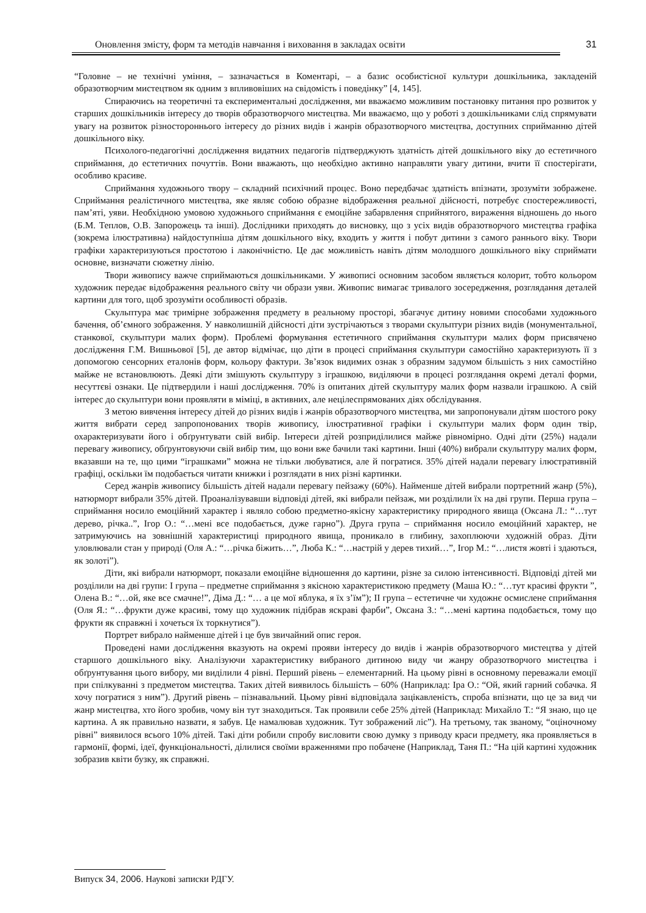Оновлення змісту, форм та методів навчання і виховання в закладах освіти 31
“Головне – не технічні уміння, – зазначається в Коментарі, – а базис особистісної культури дошкільника, закладеній образотворчим мистецтвом як одним з впливовіших на свідомість і поведінку” [4, 145].
Спираючись на теоретичні та експериментальні дослідження, ми вважаємо можливим постановку питання про розвиток у старших дошкільників інтересу до творів образотворчого мистецтва. Ми вважаємо, що у роботі з дошкільниками слід спрямувати увагу на розвиток різностороннього інтересу до різних видів і жанрів образотворчого мистецтва, доступних сприйманню дітей дошкільного віку.
Психолого-педагогічні дослідження видатних педагогів підтверджують здатність дітей дошкільного віку до естетичного сприймання, до естетичних почуттів. Вони вважають, що необхідно активно направляти увагу дитини, вчити її спостерігати, особливо красиве.
Сприймання художнього твору – складний психічний процес. Воно передбачає здатність впізнати, зрозуміти зображене. Сприймання реалістичного мистецтва, яке являє собою образне відображення реальної дійсності, потребує спостережливості, пам’яті, уяви. Необхідною умовою художнього сприймання є емоційне забарвлення сприйнятого, вираження відношень до нього (Б.М. Теплов, О.В. Запорожець та інші). Дослідники приходять до висновку, що з усіх видів образотворчого мистецтва графіка (зокрема ілюстративна) найдоступніша дітям дошкільного віку, входить у життя і побут дитини з самого раннього віку. Твори графіки характеризуються простотою і лаконічністю. Це дає можливість навіть дітям молодшого дошкільного віку сприймати основне, визначати сюжетну лінію.
Твори живопису важче сприймаються дошкільниками. У живописі основним засобом являється колорит, тобто кольором художник передає відображення реального світу чи образи уяви. Живопис вимагає тривалого зосередження, розглядання деталей картини для того, щоб зрозуміти особливості образів.
Скульптура має тримірне зображення предмету в реальному просторі, збагачує дитину новими способами художнього бачення, об’ємного зображення. У навколишній дійсності діти зустрічаються з творами скульптури різних видів (монументальної, станкової, скульптури малих форм). Проблемі формування естетичного сприймання скульптури малих форм присвячено дослідження Г.М. Вишньової [5], де автор відмічає, що діти в процесі сприймання скульптури самостійно характеризують її з допомогою сенсорних еталонів форм, кольору фактури. Зв’язок видимих ознак з образним задумом більшість з них самостійно майже не встановлюють. Деякі діти змішують скульптуру з іграшкою, виділяючи в процесі розглядання окремі деталі форми, несуттєві ознаки. Це підтвердили і наші дослідження. 70% із опитаних дітей скульптуру малих форм назвали іграшкою. А свій інтерес до скульптури вони проявляти в міміці, в активних, але нецілеспрямованих діях обслідування.
З метою вивчення інтересу дітей до різних видів і жанрів образотворчого мистецтва, ми запропонували дітям шостого року життя вибрати серед запропонованих творів живопису, ілюстративної графіки і скульптури малих форм один твір, охарактеризувати його і обґрунтувати свій вибір. Інтереси дітей розприділилися майже рівномірно. Одні діти (25%) надали перевагу живопису, обґрунтовуючи свій вибір тим, що вони вже бачили такі картини. Інші (40%) вибрали скульптуру малих форм, вказавши на те, що цими “іграшками” можна не тільки любуватися, але й погратися. 35% дітей надали перевагу ілюстративній графіці, оскільки їм подобається читати книжки і розглядати в них різні картинки.
Серед жанрів живопису більшість дітей надали перевагу пейзажу (60%). Найменше дітей вибрали портретний жанр (5%), натюрморт вибрали 35% дітей. Проаналізувавши відповіді дітей, які вибрали пейзаж, ми розділили їх на дві групи. Перша група – сприймання носило емоційний характер і являло собою предметно-якісну характеристику природного явища (Оксана Л.: “…тут дерево, річка..”, Ігор О.: “…мені все подобається, дуже гарно”). Друга група – сприймання носило емоційний характер, не затримуючись на зовнішній характеристиці природного явища, проникало в глибину, захоплюючи художній образ. Діти уловлювали стан у природі (Оля А.: “…річка біжить…”, Люба К.: “…настрій у дерев тихий…”, Ігор М.: “…листя жовті і здаються, як золоті”).
Діти, які вибрали натюрморт, показали емоційне відношення до картини, різне за силою інтенсивності. Відповіді дітей ми розділили на дві групи: І група – предметне сприймання з якісною характеристикою предмету (Маша Ю.: “…тут красиві фрукти ”, Олена В.: “…ой, яке все смачне!”, Діма Д.: “… а це мої яблука, я їх з’їм”); ІІ група – естетичне чи художнє осмислене сприймання (Оля Я.: “…фрукти дуже красиві, тому що художник підібрав яскраві фарби”, Оксана З.: “…мені картина подобається, тому що фрукти як справжні і хочеться їх торкнутися”).
Портрет вибрало найменше дітей і це був звичайний опис героя.
Проведені нами дослідження вказують на окремі прояви інтересу до видів і жанрів образотворчого мистецтва у дітей старшого дошкільного віку. Аналізуючи характеристику вибраного дитиною виду чи жанру образотворчого мистецтва і обґрунтування цього вибору, ми виділили 4 рівні. Перший рівень – елементарний. На цьому рівні в основному переважали емоції при спілкуванні з предметом мистецтва. Таких дітей виявилось більшість – 60% (Наприклад: Іра О.: “Ой, який гарний собачка. Я хочу погратися з ним”). Другий рівень – пізнавальний. Цьому рівні відповідала зацікавленість, спроба впізнати, що це за вид чи жанр мистецтва, хто його зробив, чому він тут знаходиться. Так проявили себе 25% дітей (Наприклад: Михайло Т.: “Я знаю, що це картина. А як правильно назвати, я забув. Це намалював художник. Тут зображений ліс”). На третьому, так званому, “оціночному рівні” виявилося всього 10% дітей. Такі діти робили спробу висловити свою думку з приводу краси предмету, яка проявляється в гармонії, формі, ідеї, функціональності, ділилися своїми враженнями про побачене (Наприклад, Таня П.: “На цій картині художник зобразив квіти бузку, як справжні.
Випуск 34, 2006. Наукові записки РДГУ.